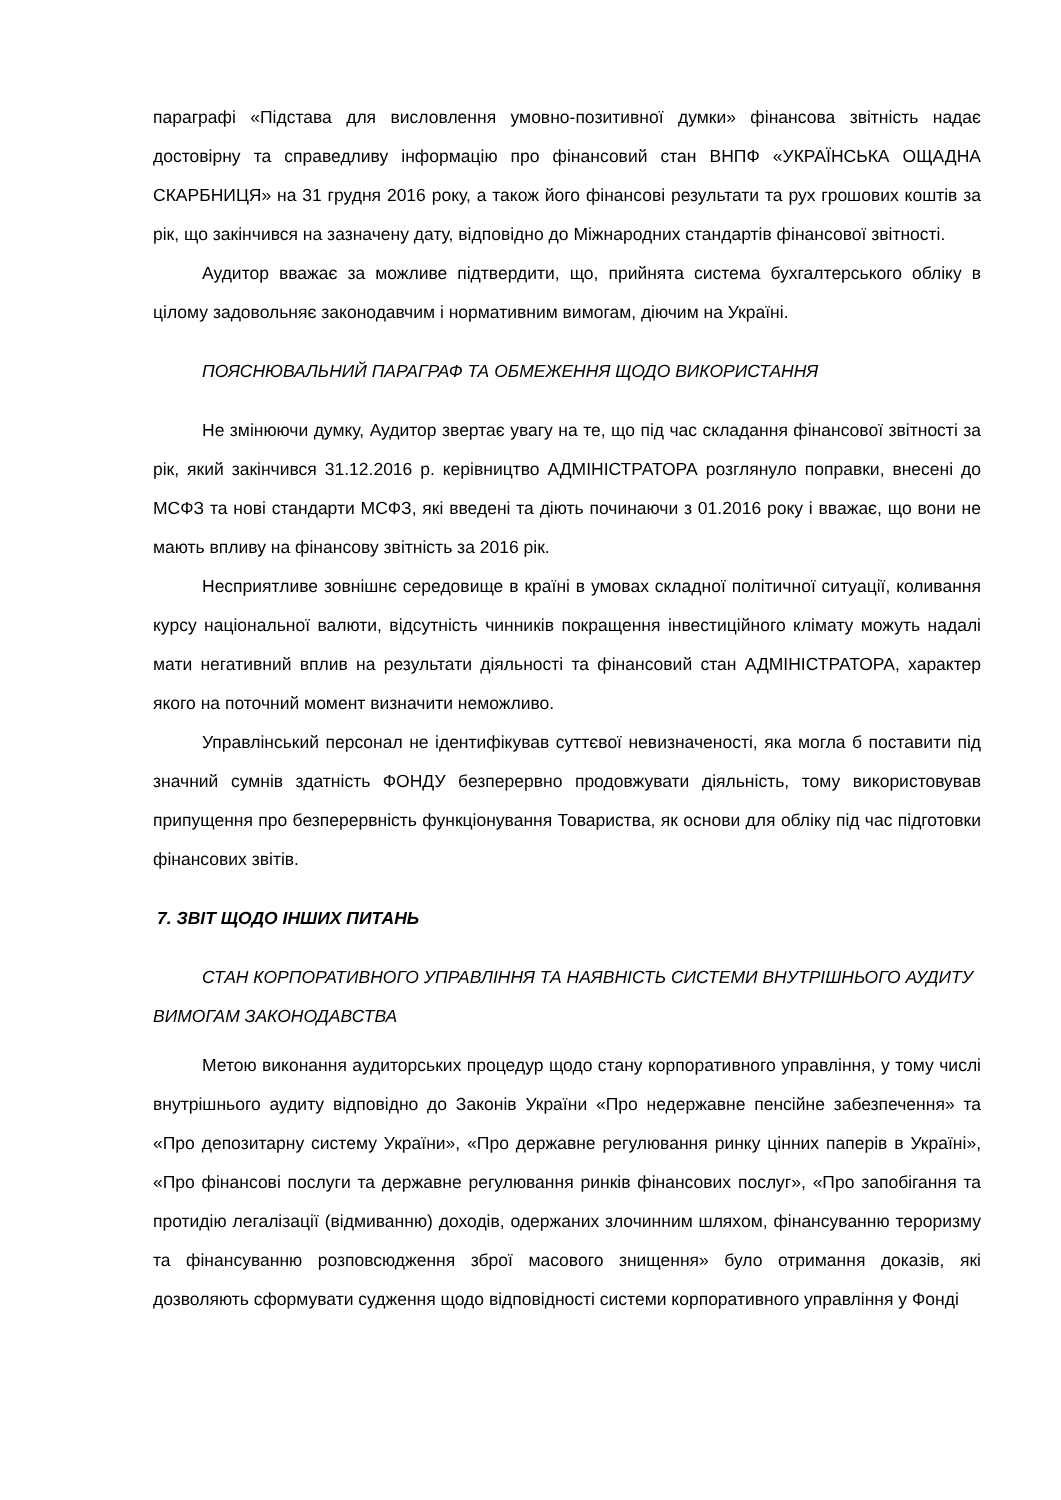параграфі «Підстава для висловлення умовно-позитивної думки» фінансова звітність надає достовірну та справедливу інформацію про фінансовий стан ВНПФ «УКРАЇНСЬКА ОЩАДНА СКАРБНИЦЯ» на 31 грудня 2016 року, а також його фінансові результати та рух грошових коштів за рік, що закінчився на зазначену дату, відповідно до Міжнародних стандартів фінансової звітності.
Аудитор вважає за можливе підтвердити, що, прийнята система бухгалтерського обліку в цілому задовольняє законодавчим і нормативним вимогам, діючим на Україні.
ПОЯСНЮВАЛЬНИЙ ПАРАГРАФ ТА ОБМЕЖЕННЯ ЩОДО ВИКОРИСТАННЯ
Не змінюючи думку, Аудитор звертає увагу на те, що під час складання фінансової звітності за рік, який закінчився 31.12.2016 р. керівництво АДМІНІСТРАТОРА розглянуло поправки, внесені до МСФЗ та нові стандарти МСФЗ, які введені та діють починаючи з 01.2016 року і вважає, що вони не мають впливу на фінансову звітність за 2016 рік.
Несприятливе зовнішнє середовище в країні в умовах складної політичної ситуації, коливання курсу національної валюти, відсутність чинників покращення інвестиційного клімату можуть надалі мати негативний вплив на результати діяльності та фінансовий стан АДМІНІСТРАТОРА, характер якого на поточний момент визначити неможливо.
Управлінський персонал не ідентифікував суттєвої невизначеності, яка могла б поставити під значний сумнів здатність ФОНДУ безперервно продовжувати діяльність, тому використовував припущення про безперервність функціонування Товариства, як основи для обліку під час підготовки фінансових звітів.
7. ЗВІТ ЩОДО ІНШИХ ПИТАНЬ
СТАН КОРПОРАТИВНОГО УПРАВЛІННЯ ТА НАЯВНІСТЬ СИСТЕМИ ВНУТРІШНЬОГО АУДИТУ ВИМОГАМ ЗАКОНОДАВСТВА
Метою виконання аудиторських процедур щодо стану корпоративного управління, у тому числі внутрішнього аудиту відповідно до Законів України «Про недержавне пенсійне забезпечення» та «Про депозитарну систему України», «Про державне регулювання ринку цінних паперів в Україні», «Про фінансові послуги та державне регулювання ринків фінансових послуг», «Про запобігання та протидію легалізації (відмиванню) доходів, одержаних злочинним шляхом, фінансуванню тероризму та фінансуванню розповсюдження зброї масового знищення» було отримання доказів, які дозволяють сформувати судження щодо відповідності системи корпоративного управління у Фонді